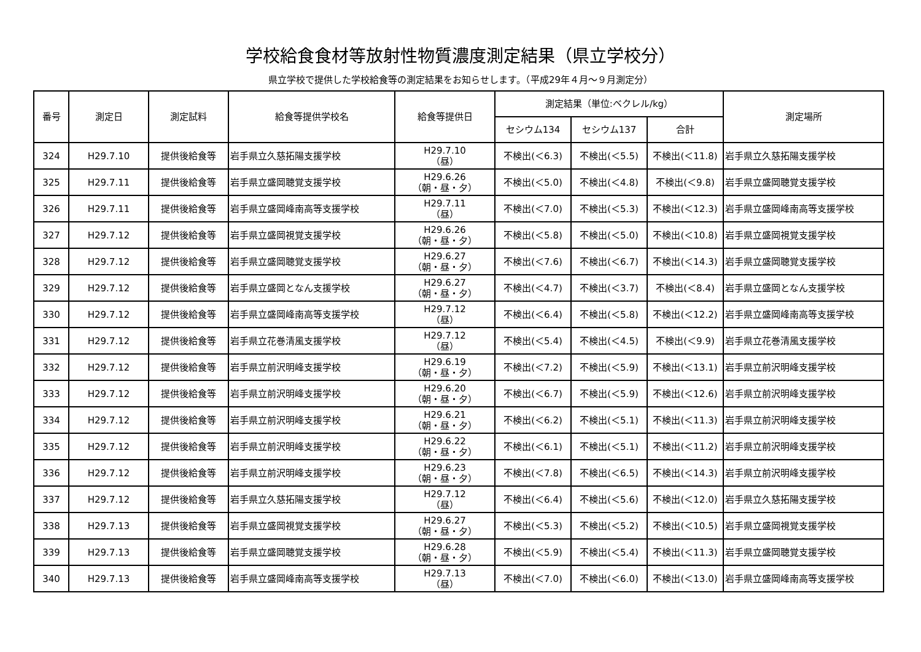学校給食食材等放射性物質濃度測定結果（県立学校分）
県立学校で提供した学校給食等の測定結果をお知らせします。（平成29年４月～９月測定分）
| 番号 | 測定日 | 測定試料 | 給食等提供学校名 | 給食等提供日 | 測定結果（単位:ベクレル/kg） | | | 測定場所 |
| --- | --- | --- | --- | --- | --- | --- | --- | --- |
| | | | | | セシウム134 | セシウム137 | 合計 | |
| 324 | H29.7.10 | 提供後給食等 | 岩手県立久慈拓陽支援学校 | H29.7.10 （昼） | 不検出(＜6.3) | 不検出(＜5.5) | 不検出(＜11.8) | 岩手県立久慈拓陽支援学校 |
| 325 | H29.7.11 | 提供後給食等 | 岩手県立盛岡聴覚支援学校 | H29.6.26 （朝・昼・夕） | 不検出(＜5.0) | 不検出(＜4.8) | 不検出(＜9.8) | 岩手県立盛岡聴覚支援学校 |
| 326 | H29.7.11 | 提供後給食等 | 岩手県立盛岡峰南高等支援学校 | H29.7.11 （昼） | 不検出(＜7.0) | 不検出(＜5.3) | 不検出(＜12.3) | 岩手県立盛岡峰南高等支援学校 |
| 327 | H29.7.12 | 提供後給食等 | 岩手県立盛岡視覚支援学校 | H29.6.26 （朝・昼・夕） | 不検出(＜5.8) | 不検出(＜5.0) | 不検出(＜10.8) | 岩手県立盛岡視覚支援学校 |
| 328 | H29.7.12 | 提供後給食等 | 岩手県立盛岡聴覚支援学校 | H29.6.27 （朝・昼・夕） | 不検出(＜7.6) | 不検出(＜6.7) | 不検出(＜14.3) | 岩手県立盛岡聴覚支援学校 |
| 329 | H29.7.12 | 提供後給食等 | 岩手県立盛岡となん支援学校 | H29.6.27 （朝・昼・夕） | 不検出(＜4.7) | 不検出(＜3.7) | 不検出(＜8.4) | 岩手県立盛岡となん支援学校 |
| 330 | H29.7.12 | 提供後給食等 | 岩手県立盛岡峰南高等支援学校 | H29.7.12 （昼） | 不検出(＜6.4) | 不検出(＜5.8) | 不検出(＜12.2) | 岩手県立盛岡峰南高等支援学校 |
| 331 | H29.7.12 | 提供後給食等 | 岩手県立花巻清風支援学校 | H29.7.12 （昼） | 不検出(＜5.4) | 不検出(＜4.5) | 不検出(＜9.9) | 岩手県立花巻清風支援学校 |
| 332 | H29.7.12 | 提供後給食等 | 岩手県立前沢明峰支援学校 | H29.6.19 （朝・昼・夕） | 不検出(＜7.2) | 不検出(＜5.9) | 不検出(＜13.1) | 岩手県立前沢明峰支援学校 |
| 333 | H29.7.12 | 提供後給食等 | 岩手県立前沢明峰支援学校 | H29.6.20 （朝・昼・夕） | 不検出(＜6.7) | 不検出(＜5.9) | 不検出(＜12.6) | 岩手県立前沢明峰支援学校 |
| 334 | H29.7.12 | 提供後給食等 | 岩手県立前沢明峰支援学校 | H29.6.21 （朝・昼・夕） | 不検出(＜6.2) | 不検出(＜5.1) | 不検出(＜11.3) | 岩手県立前沢明峰支援学校 |
| 335 | H29.7.12 | 提供後給食等 | 岩手県立前沢明峰支援学校 | H29.6.22 （朝・昼・夕） | 不検出(＜6.1) | 不検出(＜5.1) | 不検出(＜11.2) | 岩手県立前沢明峰支援学校 |
| 336 | H29.7.12 | 提供後給食等 | 岩手県立前沢明峰支援学校 | H29.6.23 （朝・昼・夕） | 不検出(＜7.8) | 不検出(＜6.5) | 不検出(＜14.3) | 岩手県立前沢明峰支援学校 |
| 337 | H29.7.12 | 提供後給食等 | 岩手県立久慈拓陽支援学校 | H29.7.12 （昼） | 不検出(＜6.4) | 不検出(＜5.6) | 不検出(＜12.0) | 岩手県立久慈拓陽支援学校 |
| 338 | H29.7.13 | 提供後給食等 | 岩手県立盛岡視覚支援学校 | H29.6.27 （朝・昼・夕） | 不検出(＜5.3) | 不検出(＜5.2) | 不検出(＜10.5) | 岩手県立盛岡視覚支援学校 |
| 339 | H29.7.13 | 提供後給食等 | 岩手県立盛岡聴覚支援学校 | H29.6.28 （朝・昼・夕） | 不検出(＜5.9) | 不検出(＜5.4) | 不検出(＜11.3) | 岩手県立盛岡聴覚支援学校 |
| 340 | H29.7.13 | 提供後給食等 | 岩手県立盛岡峰南高等支援学校 | H29.7.13 （昼） | 不検出(＜7.0) | 不検出(＜6.0) | 不検出(＜13.0) | 岩手県立盛岡峰南高等支援学校 |